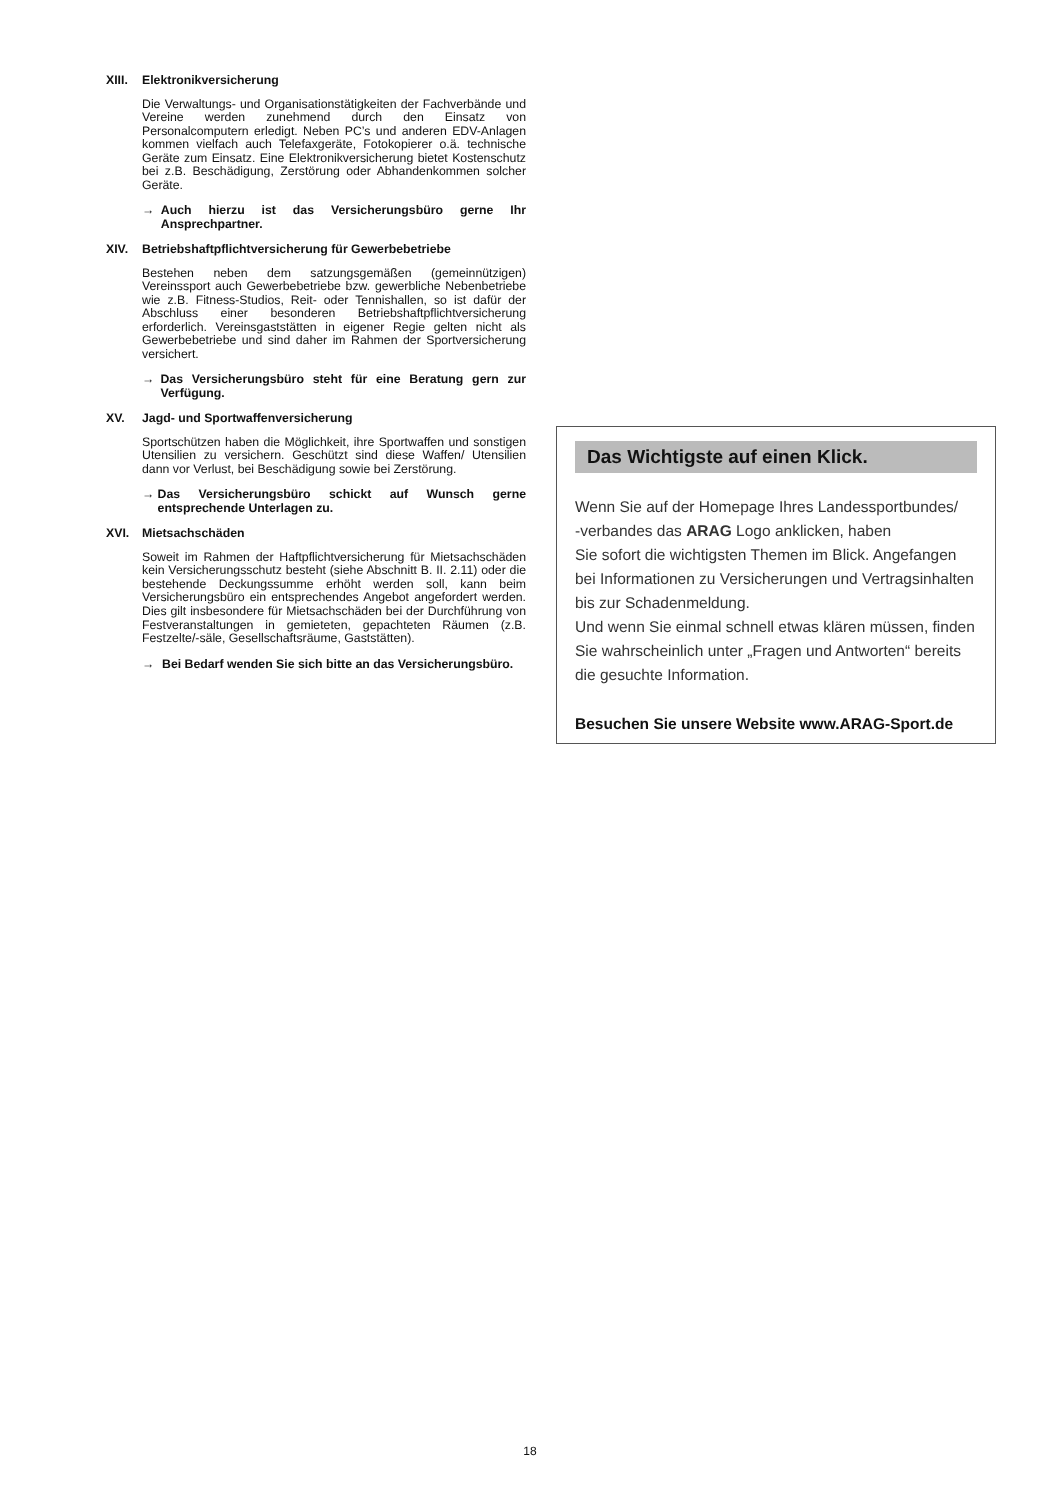XIII. Elektronikversicherung
Die Verwaltungs- und Organisationstätigkeiten der Fachverbände und Vereine werden zunehmend durch den Einsatz von Personalcomputern erledigt. Neben PC’s und anderen EDV-Anlagen kommen vielfach auch Telefaxgeräte, Fotokopierer o.ä. technische Geräte zum Einsatz. Eine Elektronikversicherung bietet Kostenschutz bei z.B. Beschädigung, Zerstörung oder Abhandenkommen solcher Geräte.
→ Auch hierzu ist das Versicherungsbüro gerne Ihr Ansprechpartner.
XIV. Betriebshaftpflichtversicherung für Gewerbebetriebe
Bestehen neben dem satzungsgemäßen (gemeinnützigen) Vereinssport auch Gewerbebetriebe bzw. gewerbliche Nebenbetriebe wie z.B. Fitness-Studios, Reit- oder Tennishallen, so ist dafür der Abschluss einer besonderen Betriebshaftpflichtversicherung erforderlich. Vereinsgaststätten in eigener Regie gelten nicht als Gewerbebetriebe und sind daher im Rahmen der Sportversicherung versichert.
→ Das Versicherungsbüro steht für eine Beratung gern zur Verfügung.
XV. Jagd- und Sportwaffenversicherung
Sportschützen haben die Möglichkeit, ihre Sportwaffen und sonstigen Utensilien zu versichern. Geschützt sind diese Waffen/ Utensilien dann vor Verlust, bei Beschädigung sowie bei Zerstörung.
→ Das Versicherungsbüro schickt auf Wunsch gerne entsprechende Unterlagen zu.
XVI. Mietsachschäden
Soweit im Rahmen der Haftpflichtversicherung für Mietsachschäden kein Versicherungsschutz besteht (siehe Abschnitt B. II. 2.11) oder die bestehende Deckungssumme erhöht werden soll, kann beim Versicherungsbüro ein entsprechendes Angebot angefordert werden. Dies gilt insbesondere für Mietsachschäden bei der Durchführung von Festveranstaltungen in gemieteten, gepachteten Räumen (z.B. Festzelte/-säle, Gesellschaftsräume, Gaststätten).
→ Bei Bedarf wenden Sie sich bitte an das Versicherungsbüro.
Das Wichtigste auf einen Klick.
Wenn Sie auf der Homepage Ihres Landessportbundes/
-verbandes das ARAG Logo anklicken, haben
Sie sofort die wichtigsten Themen im Blick. Angefangen bei Informationen zu Versicherungen und Vertragsinhalten bis zur Schadenmeldung.
Und wenn Sie einmal schnell etwas klären müssen, finden Sie wahrscheinlich unter „Fragen und Antworten“ bereits die gesuchte Information.
Besuchen Sie unsere Website www.ARAG-Sport.de
18